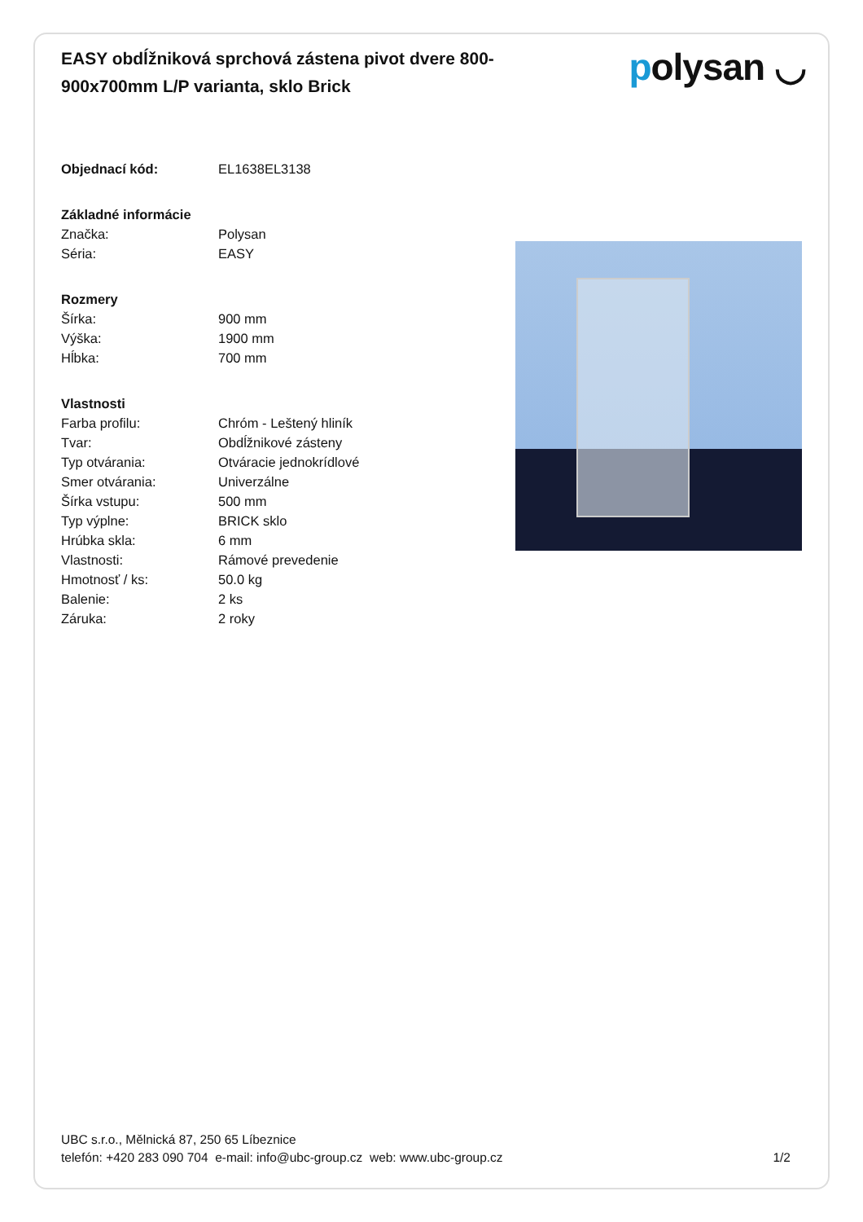EASY obdĺžniková sprchová zástena pivot dvere 800-900x700mm L/P varianta, sklo Brick
polysan ◡
| Objednací kód: | EL1638EL3138 |
| Základné informácie | |
| Značka: | Polysan |
| Séria: | EASY |
| Rozmery | |
| Šírka: | 900 mm |
| Výška: | 1900 mm |
| Hĺbka: | 700 mm |
| Vlastnosti | |
| Farba profilu: | Chróm - Leštený hliník |
| Tvar: | Obdĺžnikové zásteny |
| Typ otvárania: | Otváracie jednokrídlové |
| Smer otvárania: | Univerzálne |
| Šírka vstupu: | 500 mm |
| Typ výplne: | BRICK sklo |
| Hrúbka skla: | 6 mm |
| Vlastnosti: | Rámové prevedenie |
| Hmotnosť / ks: | 50.0 kg |
| Balenie: | 2 ks |
| Záruka: | 2 roky |
UBC s.r.o., Mělnická 87, 250 65 Líbeznice
telefón: +420 283 090 704 e-mail: info@ubc-group.cz web: www.ubc-group.cz 1/2